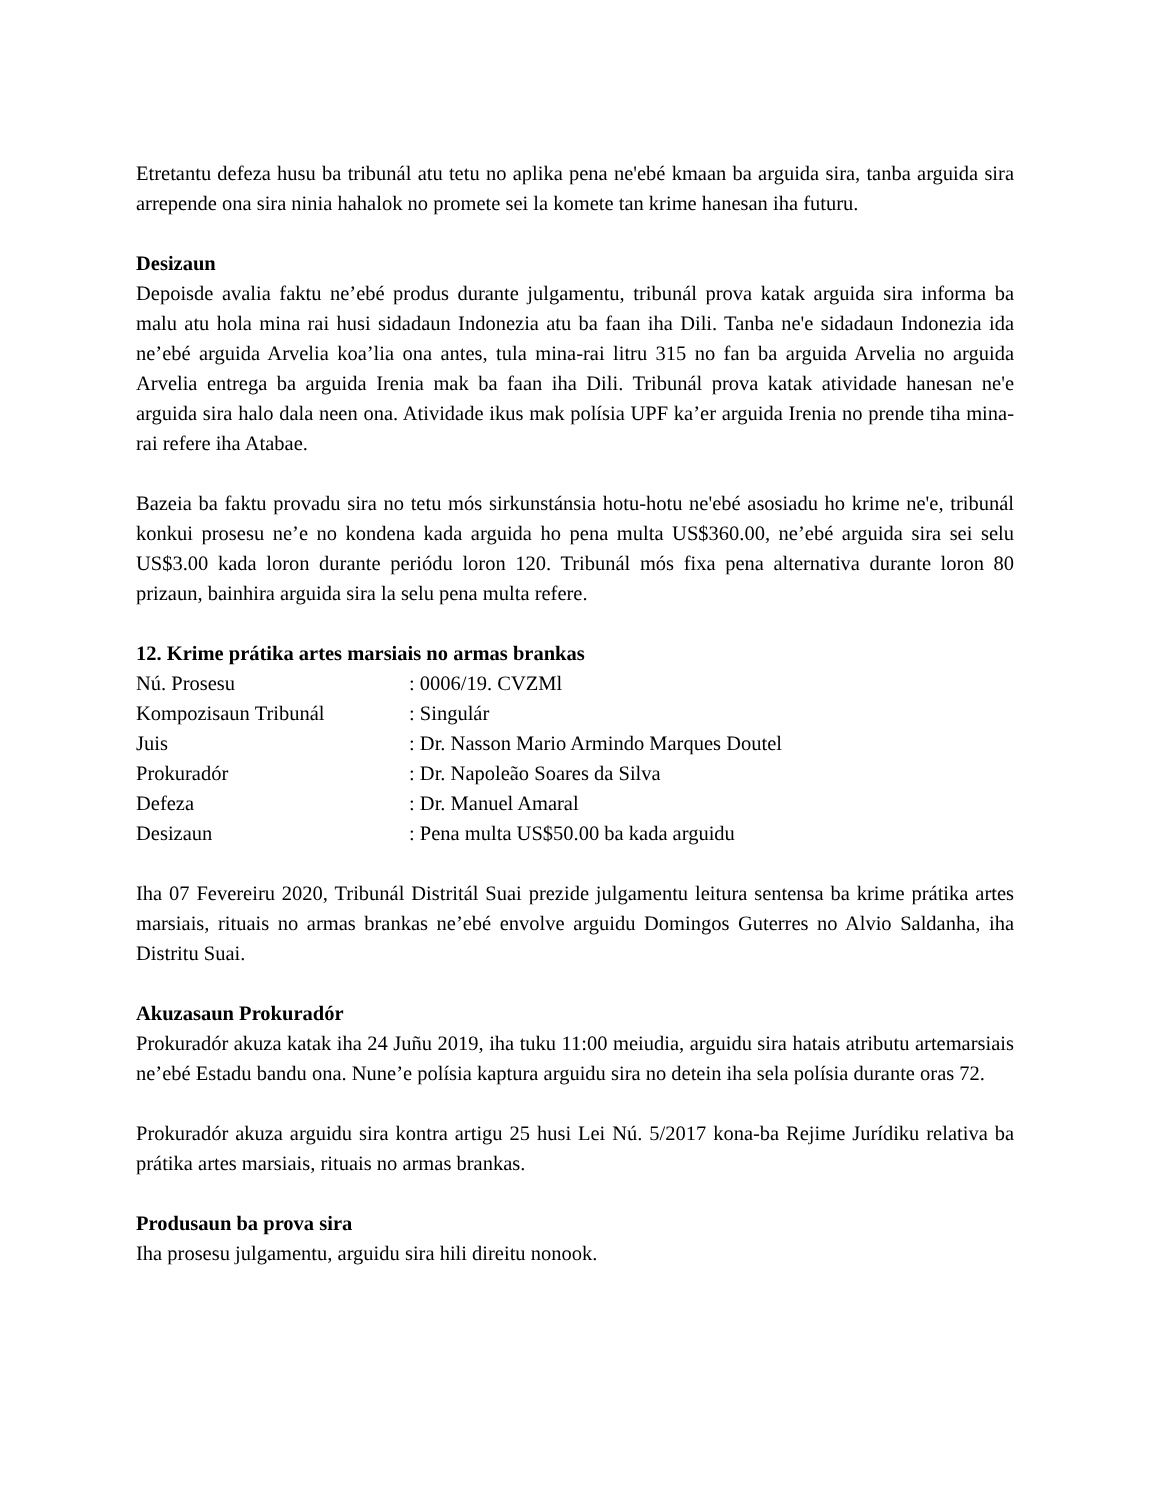Etretantu defeza husu ba tribunál atu tetu no aplika pena ne'ebé kmaan ba arguida sira, tanba arguida sira arrepende ona sira ninia hahalok no promete sei la komete tan krime hanesan iha futuru.
Desizaun
Depoisde avalia faktu ne’ebé produs durante julgamentu, tribunál prova katak arguida sira informa ba malu atu hola mina rai husi sidadaun Indonezia atu ba faan iha Dili. Tanba ne'e sidadaun Indonezia ida ne’ebé arguida Arvelia koa’lia ona antes, tula mina-rai litru 315 no fan ba arguida Arvelia no arguida Arvelia entrega ba arguida Irenia mak ba faan iha Dili. Tribunál prova katak atividade hanesan ne'e arguida sira halo dala neen ona. Atividade ikus mak polísia UPF ka’er arguida Irenia no prende tiha mina-rai refere iha Atabae.
Bazeia ba faktu provadu sira no tetu mós sirkunstánsia hotu-hotu ne'ebé asosiadu ho krime ne'e, tribunál konkui prosesu ne’e no kondena kada arguida ho pena multa US$360.00, ne’ebé arguida sira sei selu US$3.00 kada loron durante periódu loron 120. Tribunál mós fixa pena alternativa durante loron 80 prizaun, bainhira arguida sira la selu pena multa refere.
12. Krime prátika artes marsiais no armas brankas
| Nú. Prosesu | : 0006/19. CVZMl |
| Kompozisaun Tribunál | : Singulár |
| Juis | : Dr. Nasson Mario Armindo Marques Doutel |
| Prokuradór | : Dr. Napoleão Soares da Silva |
| Defeza | : Dr. Manuel Amaral |
| Desizaun | : Pena multa US$50.00 ba kada arguidu |
Iha 07 Fevereiru 2020, Tribunál Distritál Suai prezide julgamentu leitura sentensa ba krime prátika artes marsiais, rituais no armas brankas ne’ebé envolve arguidu Domingos Guterres no Alvio Saldanha, iha Distritu Suai.
Akuzasaun Prokuradór
Prokuradór akuza katak iha 24 Juñu 2019, iha tuku 11:00 meiudia, arguidu sira hatais atributu artemarsiais ne’ebé Estadu bandu ona. Nune’e polísia kaptura arguidu sira no detein iha sela polísia durante oras 72.
Prokuradór akuza arguidu sira kontra artigu 25 husi Lei Nú. 5/2017 kona-ba Rejime Jurídiku relativa ba prátika artes marsiais, rituais no armas brankas.
Produsaun ba prova sira
Iha prosesu julgamentu, arguidu sira hili direitu nonook.